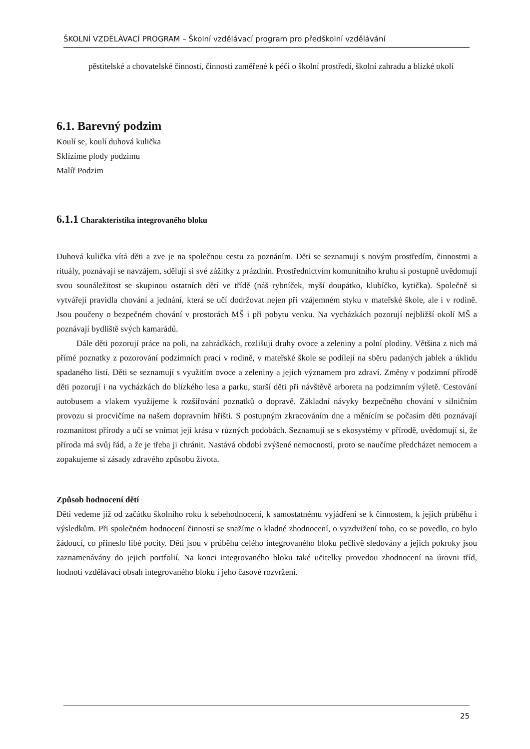ŠKOLNÍ VZDĚLÁVACÍ PROGRAM – Školní vzdělávací program pro předškolní vzdělávání
pěstitelské a chovatelské činnosti, činnosti zaměřené k péči o školní prostředí, školní zahradu a blízké okolí
6.1. Barevný podzim
Koulí se, koulí duhová kulička
Sklízíme plody podzimu
Malíř Podzim
6.1.1 Charakteristika integrovaného bloku
Duhová kulička vítá děti a zve je na společnou cestu za poznáním. Děti se seznamují s novým prostředím, činnostmi a rituály, poznávají se navzájem, sdělují si své zážitky z prázdnin. Prostřednictvím komunitního kruhu si postupně uvědomují svou sounáležitost se skupinou ostatních dětí ve třídě (náš rybníček, myší doupátko, klubíčko, kytička). Společně si vytvářejí pravidla chování a jednání, která se učí dodržovat nejen při vzájemném styku v mateřské škole, ale i v rodině. Jsou poučeny o bezpečném chování v prostorách MŠ i při pobytu venku. Na vycházkách pozorují nejbližší okolí MŠ a poznávají bydliště svých kamarádů.
Dále děti pozorují práce na poli, na zahrádkách, rozlišují druhy ovoce a zeleniny a polní plodiny. Většina z nich má přímé poznatky z pozorování podzimních prací v rodině, v mateřské škole se podílejí na sběru padaných jablek a úklidu spadaného listí. Děti se seznamují s využitím ovoce a zeleniny a jejich významem pro zdraví. Změny v podzimní přírodě děti pozorují i na vycházkách do blízkého lesa a parku, starší děti při návštěvě arboreta na podzimním výletě. Cestování autobusem a vlakem využijeme k rozšiřování poznatků o dopravě. Základní návyky bezpečného chování v silničním provozu si procvičíme na našem dopravním hřišti. S postupným zkracováním dne a měnícím se počasím děti poznávají rozmanitost přírody a učí se vnímat její krásu v různých podobách. Seznamují se s ekosystémy v přírodě, uvědomují si, že příroda má svůj řád, a že je třeba ji chránit. Nastává období zvýšené nemocnosti, proto se naučíme předcházet nemocem a zopakujeme si zásady zdravého způsobu života.
Způsob hodnocení dětí
Děti vedeme již od začátku školního roku k sebehodnocení, k samostatnému vyjádření se k činnostem, k jejich průběhu i výsledkům. Při společném hodnocení činností se snažíme o kladné zhodnocení, o vyzdvižení toho, co se povedlo, co bylo žádoucí, co přineslo libé pocity. Děti jsou v průběhu celého integrovaného bloku pečlivě sledovány a jejich pokroky jsou zaznamenávány do jejich portfolií. Na konci integrovaného bloku také učitelky provedou zhodnocení na úrovni tříd, hodnotí vzdělávací obsah integrovaného bloku i jeho časové rozvržení.
25